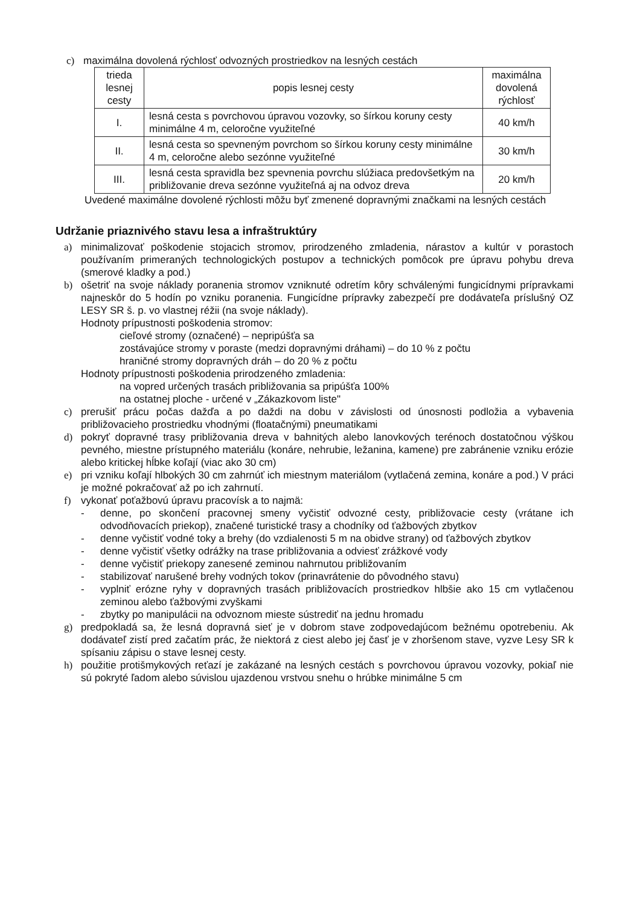c) maximálna dovolená rýchlosť odvozných prostriedkov na lesných cestách
| trieda lesnej cesty | popis lesnej cesty | maximálna dovolená rýchlosť |
| --- | --- | --- |
| I. | lesná cesta s povrchovou úpravou vozovky, so šírkou koruny cesty minimálne 4 m, celoročne využiteľné | 40 km/h |
| II. | lesná cesta so spevneným povrchom so šírkou koruny cesty minimálne 4 m, celoročne alebo sezónne využiteľné | 30 km/h |
| III. | lesná cesta spravidla bez spevnenia povrchu slúžiaca predovšetkým na približovanie dreva sezónne využiteľná aj na odvoz dreva | 20 km/h |
Uvedené maximálne dovolené rýchlosti môžu byť zmenené dopravnými značkami na lesných cestách
Udržanie priaznivého stavu lesa a infraštruktúry
a) minimalizovať poškodenie stojacich stromov, prirodzeného zmladenia, nárastov a kultúr v porastoch používaním primeraných technologických postupov a technických pomôcok pre úpravu pohybu dreva (smerové kladky a pod.)
b) ošetriť na svoje náklady poranenia stromov vzniknuté odretím kôry schválenými fungicídnymi prípravkami najneskôr do 5 hodín po vzniku poranenia. Fungicídne prípravky zabezpečí pre dodávateľa príslušný OZ LESY SR š. p. vo vlastnej réžii (na svoje náklady).
Hodnoty prípustnosti poškodenia stromov:
cieľové stromy (označené) – nepripúšťa sa
zostávajúce stromy v poraste (medzi dopravnými dráhami) – do 10 % z počtu
hraničné stromy dopravných dráh – do 20 % z počtu
Hodnoty prípustnosti poškodenia prirodzeného zmladenia:
na vopred určených trasách približovania sa pripúšťa 100%
na ostatnej ploche - určené v „Zákazkovom liste"
c) prerušiť prácu počas dažďa a po daždi na dobu v závislosti od únosnosti podložia a vybavenia približovacieho prostriedku vhodnými (floatačnými) pneumatikami
d) pokryť dopravné trasy približovania dreva v bahnitých alebo lanovkových terénoch dostatočnou výškou pevného, miestne prístupného materiálu (konáre, nehrubie, ležanina, kamene) pre zabránenie vzniku erózie alebo kritickej hĺbke koľají (viac ako 30 cm)
e) pri vzniku koľají hlbokých 30 cm zahrnúť ich miestnym materiálom (vytlačená zemina, konáre a pod.) V práci je možné pokračovať až po ich zahrnutí.
f) vykonať poťažbovú úpravu pracovísk a to najmä:
- denne, po skončení pracovnej smeny vyčistiť odvozné cesty, približovacie cesty (vrátane ich odvodňovacích priekop), značené turistické trasy a chodníky od ťažbových zbytkov
- denne vyčistiť vodné toky a brehy (do vzdialenosti 5 m na obidve strany) od ťažbových zbytkov
- denne vyčistiť všetky odrážky na trase približovania a odviesť zrážkové vody
- denne vyčistiť priekopy zanesené zeminou nahrnutou približovaním
- stabilizovať narušené brehy vodných tokov (prinavrátenie do pôvodného stavu)
- vyplniť erózne ryhy v dopravných trasách približovacích prostriedkov hlbšie ako 15 cm vytlačenou zeminou alebo ťažbovými zvyškami
- zbytky po manipulácii na odvoznom mieste sústrediť na jednu hromadu
g) predpokladá sa, že lesná dopravná sieť je v dobrom stave zodpovedajúcom bežnému opotrebeniu. Ak dodávateľ zistí pred začatím prác, že niektorá z ciest alebo jej časť je v zhoršenom stave, vyzve Lesy SR k spísaniu zápisu o stave lesnej cesty.
h) použitie protišmykových reťazí je zakázané na lesných cestách s povrchovou úpravou vozovky, pokiaľ nie sú pokryté ľadom alebo súvislou ujazdenou vrstvou snehu o hrúbke minimálne 5 cm